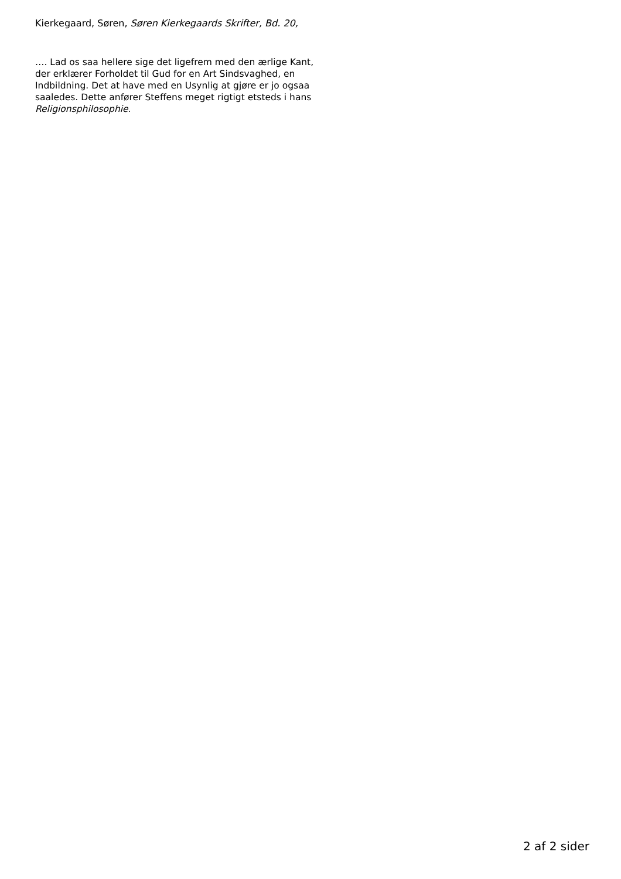Kierkegaard, Søren, Søren Kierkegaards Skrifter, Bd. 20,
…. Lad os saa hellere sige det ligefrem med den ærlige Kant, der erklærer Forholdet til Gud for en Art Sindsvaghed, en Indbildning. Det at have med en Usynlig at gjøre er jo ogsaa saaledes. Dette anfører Steffens meget rigtigt etsteds i hans Religionsphilosophie.
2 af 2 sider